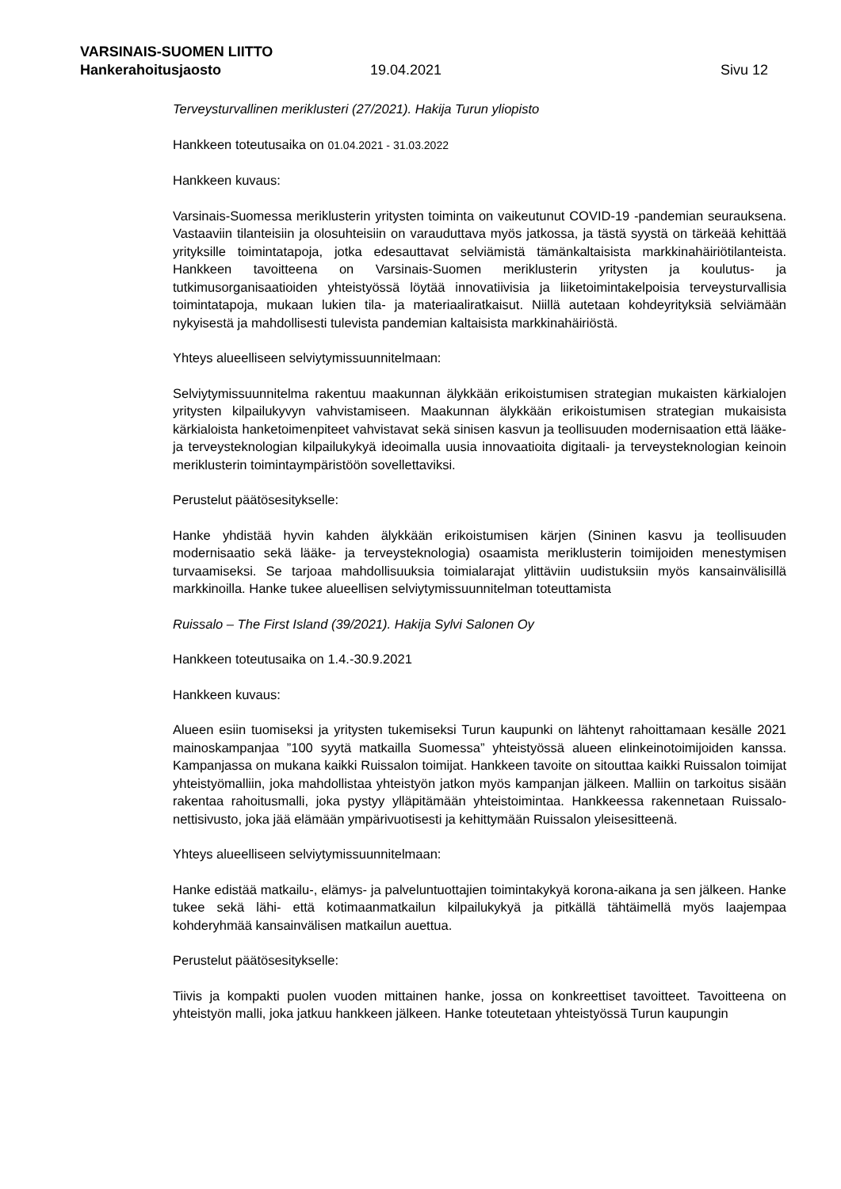VARSINAIS-SUOMEN LIITTO
Hankerahoitusjaosto 19.04.2021 Sivu 12
Terveysturvallinen meriklusteri (27/2021). Hakija Turun yliopisto
Hankkeen toteutusaika on 01.04.2021 - 31.03.2022
Hankkeen kuvaus:
Varsinais-Suomessa meriklusterin yritysten toiminta on vaikeutunut COVID-19 -pandemian seurauksena. Vastaaviin tilanteisiin ja olosuhteisiin on varauduttava myös jatkossa, ja tästä syystä on tärkeää kehittää yrityksille toimintatapoja, jotka edesauttavat selviämistä tämänkaltaisista markkinahäiriötilanteista. Hankkeen tavoitteena on Varsinais-Suomen meriklusterin yritysten ja koulutus- ja tutkimusorganisaatioiden yhteistyössä löytää innovatiivisia ja liiketoimintakelpoisia terveysturvallisia toimintatapoja, mukaan lukien tila- ja materiaaliratkaisut. Niillä autetaan kohdeyrityksiä selviämään nykyisestä ja mahdollisesti tulevista pandemian kaltaisista markkinahäiriöstä.
Yhteys alueelliseen selviytymissuunnitelmaan:
Selviytymissuunnitelma rakentuu maakunnan älykkään erikoistumisen strategian mukaisten kärkialojen yritysten kilpailukyvyn vahvistamiseen. Maakunnan älykkään erikoistumisen strategian mukaisista kärkialoista hanketoimenpiteet vahvistavat sekä sinisen kasvun ja teollisuuden modernisaation että lääke- ja terveysteknologian kilpailukykyä ideoimalla uusia innovaatioita digitaali- ja terveysteknologian keinoin meriklusterin toimintaympäristöön sovellettaviksi.
Perustelut päätösesitykselle:
Hanke yhdistää hyvin kahden älykkään erikoistumisen kärjen (Sininen kasvu ja teollisuuden modernisaatio sekä lääke- ja terveysteknologia) osaamista meriklusterin toimijoiden menestymisen turvaamiseksi. Se tarjoaa mahdollisuuksia toimialarajat ylittäviin uudistuksiin myös kansainvälisillä markkinoilla. Hanke tukee alueellisen selviytymissuunnitelman toteuttamista
Ruissalo – The First Island (39/2021). Hakija Sylvi Salonen Oy
Hankkeen toteutusaika on 1.4.-30.9.2021
Hankkeen kuvaus:
Alueen esiin tuomiseksi ja yritysten tukemiseksi Turun kaupunki on lähtenyt rahoittamaan kesälle 2021 mainoskampanjaa ”100 syytä matkailla Suomessa” yhteistyössä alueen elinkeinotoimijoiden kanssa. Kampanjassa on mukana kaikki Ruissalon toimijat. Hankkeen tavoite on sitouttaa kaikki Ruissalon toimijat yhteistyömalliin, joka mahdollistaa yhteistyön jatkon myös kampanjan jälkeen. Malliin on tarkoitus sisään rakentaa rahoitusmalli, joka pystyy ylläpitämään yhteistoimintaa. Hankkeessa rakennetaan Ruissalo-nettisivusto, joka jää elämään ympärivuotisesti ja kehittymään Ruissalon yleisesitteenä.
Yhteys alueelliseen selviytymissuunnitelmaan:
Hanke edistää matkailu-, elämys- ja palveluntuottajien toimintakykyä korona-aikana ja sen jälkeen. Hanke tukee sekä lähi- että kotimaanmatkailun kilpailukykyä ja pitkällä tähtäimellä myös laajempaa kohderyhmää kansainvälisen matkailun auettua.
Perustelut päätösesitykselle:
Tiivis ja kompakti puolen vuoden mittainen hanke, jossa on konkreettiset tavoitteet. Tavoitteena on yhteistyön malli, joka jatkuu hankkeen jälkeen. Hanke toteutetaan yhteistyössä Turun kaupungin